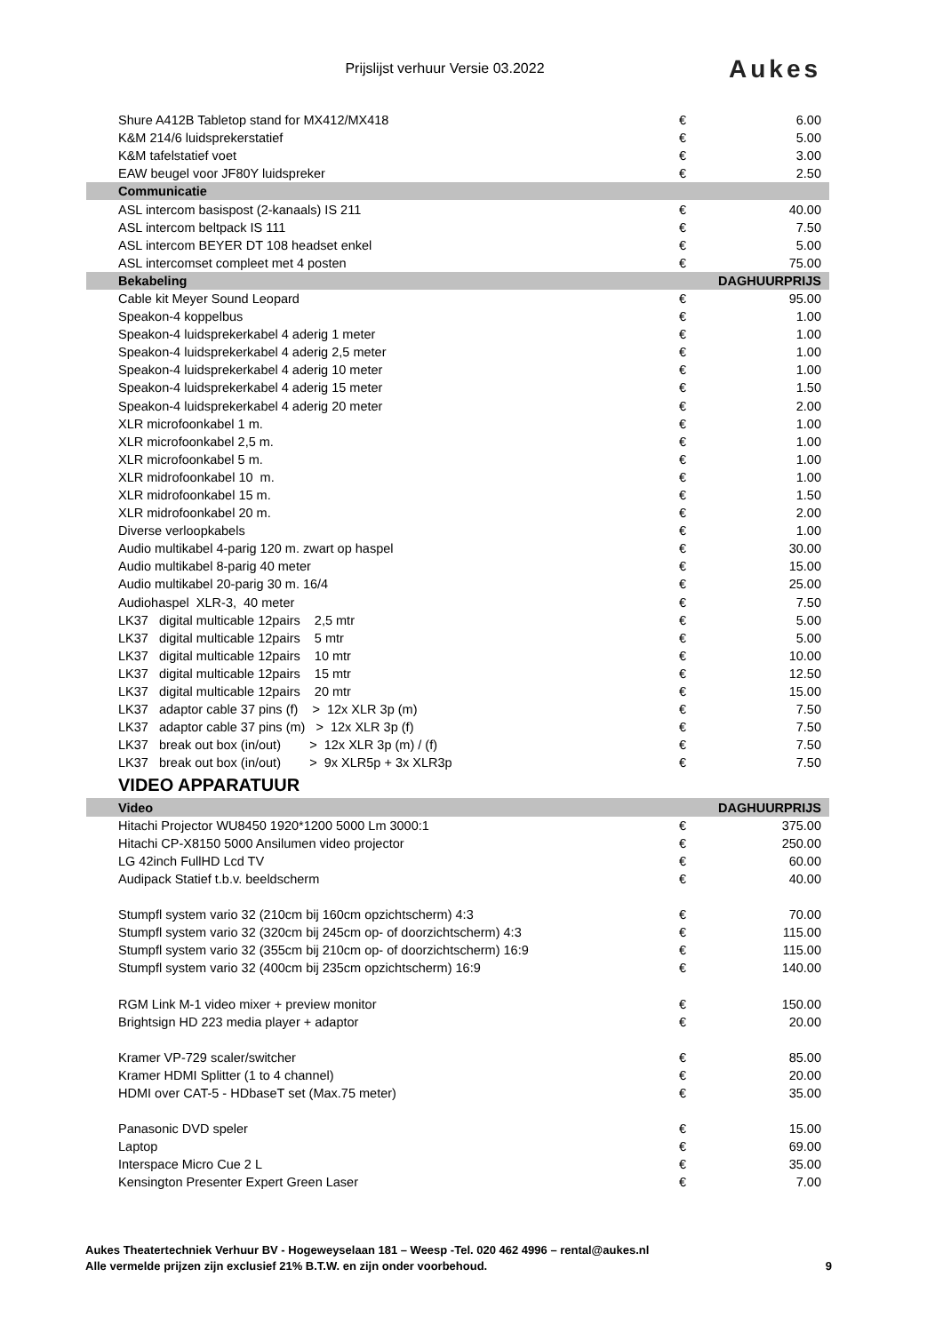Prijslijst verhuur Versie 03.2022
Aukes
| Shure A412B Tabletop stand for MX412/MX418 | € | 6.00 |
| K&M 214/6 luidsprekerstatief | € | 5.00 |
| K&M tafelstatief voet | € | 3.00 |
| EAW beugel voor JF80Y luidspreker | € | 2.50 |
| Communicatie | | |
| ASL intercom basispost (2-kanaals) IS 211 | € | 40.00 |
| ASL intercom beltpack IS 111 | € | 7.50 |
| ASL intercom BEYER DT 108 headset enkel | € | 5.00 |
| ASL intercomset compleet met 4 posten | € | 75.00 |
| Bekabeling | | DAGHUURPRIJS |
| Cable kit Meyer Sound Leopard | € | 95.00 |
| Speakon-4 koppelbus | € | 1.00 |
| Speakon-4 luidsprekerkabel 4 aderig 1 meter | € | 1.00 |
| Speakon-4 luidsprekerkabel 4 aderig 2,5 meter | € | 1.00 |
| Speakon-4 luidsprekerkabel 4 aderig 10 meter | € | 1.00 |
| Speakon-4 luidsprekerkabel 4 aderig 15 meter | € | 1.50 |
| Speakon-4 luidsprekerkabel 4 aderig 20 meter | € | 2.00 |
| XLR microfoonkabel 1 m. | € | 1.00 |
| XLR microfoonkabel 2,5 m. | € | 1.00 |
| XLR microfoonkabel 5 m. | € | 1.00 |
| XLR midrofoonkabel 10 m. | € | 1.00 |
| XLR midrofoonkabel 15 m. | € | 1.50 |
| XLR midrofoonkabel 20 m. | € | 2.00 |
| Diverse verloopkabels | € | 1.00 |
| Audio multikabel 4-parig 120 m. zwart op haspel | € | 30.00 |
| Audio multikabel 8-parig 40 meter | € | 15.00 |
| Audio multikabel 20-parig 30 m. 16/4 | € | 25.00 |
| Audiohaspel XLR-3, 40 meter | € | 7.50 |
| LK37 digital multicable 12pairs 2,5 mtr | € | 5.00 |
| LK37 digital multicable 12pairs 5 mtr | € | 5.00 |
| LK37 digital multicable 12pairs 10 mtr | € | 10.00 |
| LK37 digital multicable 12pairs 15 mtr | € | 12.50 |
| LK37 digital multicable 12pairs 20 mtr | € | 15.00 |
| LK37 adaptor cable 37 pins (f) > 12x XLR 3p (m) | € | 7.50 |
| LK37 adaptor cable 37 pins (m) > 12x XLR 3p (f) | € | 7.50 |
| LK37 break out box (in/out) > 12x XLR 3p (m) / (f) | € | 7.50 |
| LK37 break out box (in/out) > 9x XLR5p + 3x XLR3p | € | 7.50 |
| VIDEO APPARATUUR | | |
| Video | | DAGHUURPRIJS |
| Hitachi Projector WU8450 1920*1200 5000 Lm 3000:1 | € | 375.00 |
| Hitachi CP-X8150 5000 Ansilumen video projector | € | 250.00 |
| LG 42inch FullHD Lcd TV | € | 60.00 |
| Audipack Statief t.b.v. beeldscherm | € | 40.00 |
| Stumpfl system vario 32 (210cm bij 160cm opzichtscherm) 4:3 | € | 70.00 |
| Stumpfl system vario 32 (320cm bij 245cm op- of doorzichtscherm) 4:3 | € | 115.00 |
| Stumpfl system vario 32 (355cm bij 210cm op- of doorzichtscherm) 16:9 | € | 115.00 |
| Stumpfl system vario 32 (400cm bij 235cm opzichtscherm) 16:9 | € | 140.00 |
| RGM Link M-1 video mixer + preview monitor | € | 150.00 |
| Brightsign HD 223 media player + adaptor | € | 20.00 |
| Kramer VP-729 scaler/switcher | € | 85.00 |
| Kramer HDMI Splitter (1 to 4 channel) | € | 20.00 |
| HDMI over CAT-5 - HDbaseT set (Max.75 meter) | € | 35.00 |
| Panasonic DVD speler | € | 15.00 |
| Laptop | € | 69.00 |
| Interspace Micro Cue 2 L | € | 35.00 |
| Kensington Presenter Expert Green Laser | € | 7.00 |
Aukes Theatertechniek Verhuur BV - Hogeweyselaan 181 – Weesp -Tel. 020 462 4996 – rental@aukes.nl
Alle vermelde prijzen zijn exclusief 21% B.T.W. en zijn onder voorbehoud.
9